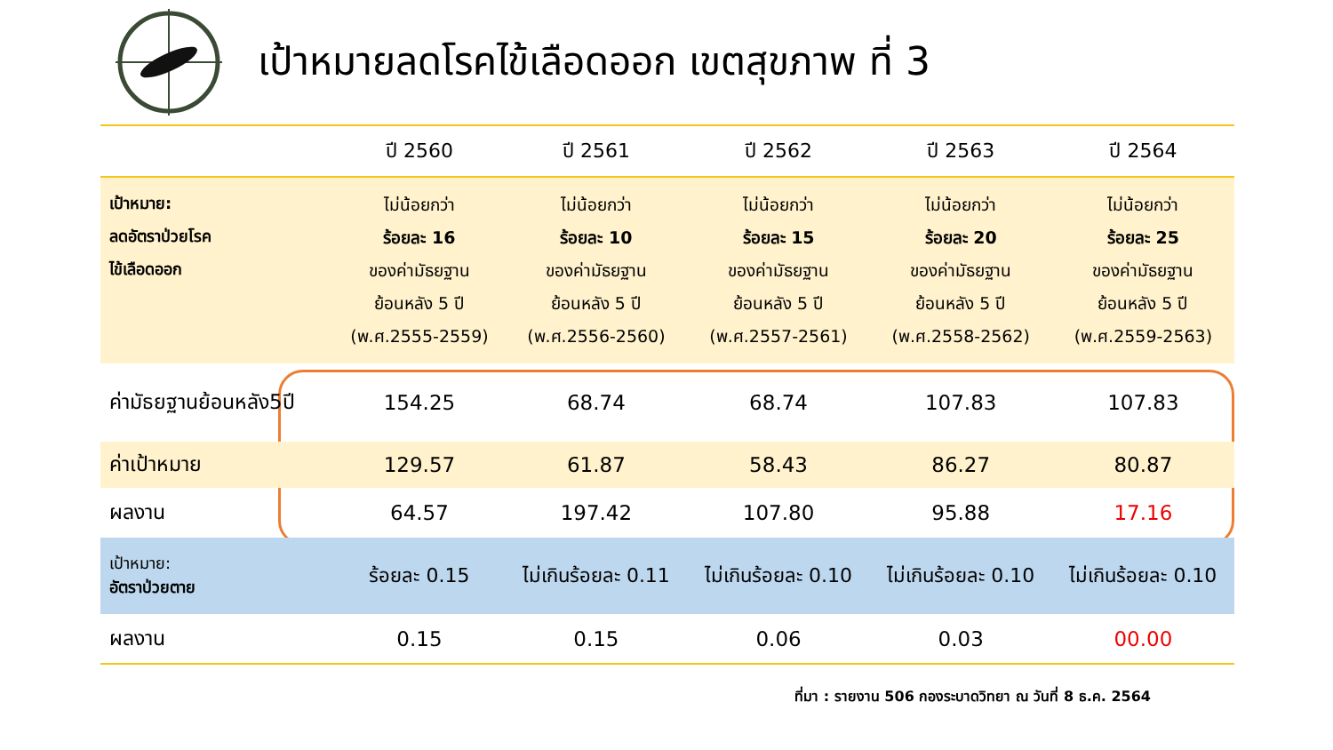เป้าหมายลดโรคไข้เลือดออก เขตสุขภาพ ที่ 3
| | ปี 2560 | ปี 2561 | ปี 2562 | ปี 2563 | ปี 2564 |
| --- | --- | --- | --- | --- | --- |
| เป้าหมาย: ลดอัตราป่วยโรค ไข้เลือดออก | ไม่น้อยกว่า ร้อยละ 16 ของค่ามัธยฐาน ย้อนหลัง 5 ปี (พ.ศ.2555-2559) | ไม่น้อยกว่า ร้อยละ 10 ของค่ามัธยฐาน ย้อนหลัง 5 ปี (พ.ศ.2556-2560) | ไม่น้อยกว่า ร้อยละ 15 ของค่ามัธยฐาน ย้อนหลัง 5 ปี (พ.ศ.2557-2561) | ไม่น้อยกว่า ร้อยละ 20 ของค่ามัธยฐาน ย้อนหลัง 5 ปี (พ.ศ.2558-2562) | ไม่น้อยกว่า ร้อยละ 25 ของค่ามัธยฐาน ย้อนหลัง 5 ปี (พ.ศ.2559-2563) |
| ค่ามัธยฐานย้อนหลัง5ปี | 154.25 | 68.74 | 68.74 | 107.83 | 107.83 |
| ค่าเป้าหมาย | 129.57 | 61.87 | 58.43 | 86.27 | 80.87 |
| ผลงาน | 64.57 | 197.42 | 107.80 | 95.88 | 17.16 |
| เป้าหมาย: อัตราป่วยตาย | ร้อยละ 0.15 | ไม่เกินร้อยละ 0.11 | ไม่เกินร้อยละ 0.10 | ไม่เกินร้อยละ 0.10 | ไม่เกินร้อยละ 0.10 |
| ผลงาน | 0.15 | 0.15 | 0.06 | 0.03 | 00.00 |
ที่มา : รายงาน 506 กองระบาดวิทยา ณ วันที่ 8 ธ.ค. 2564